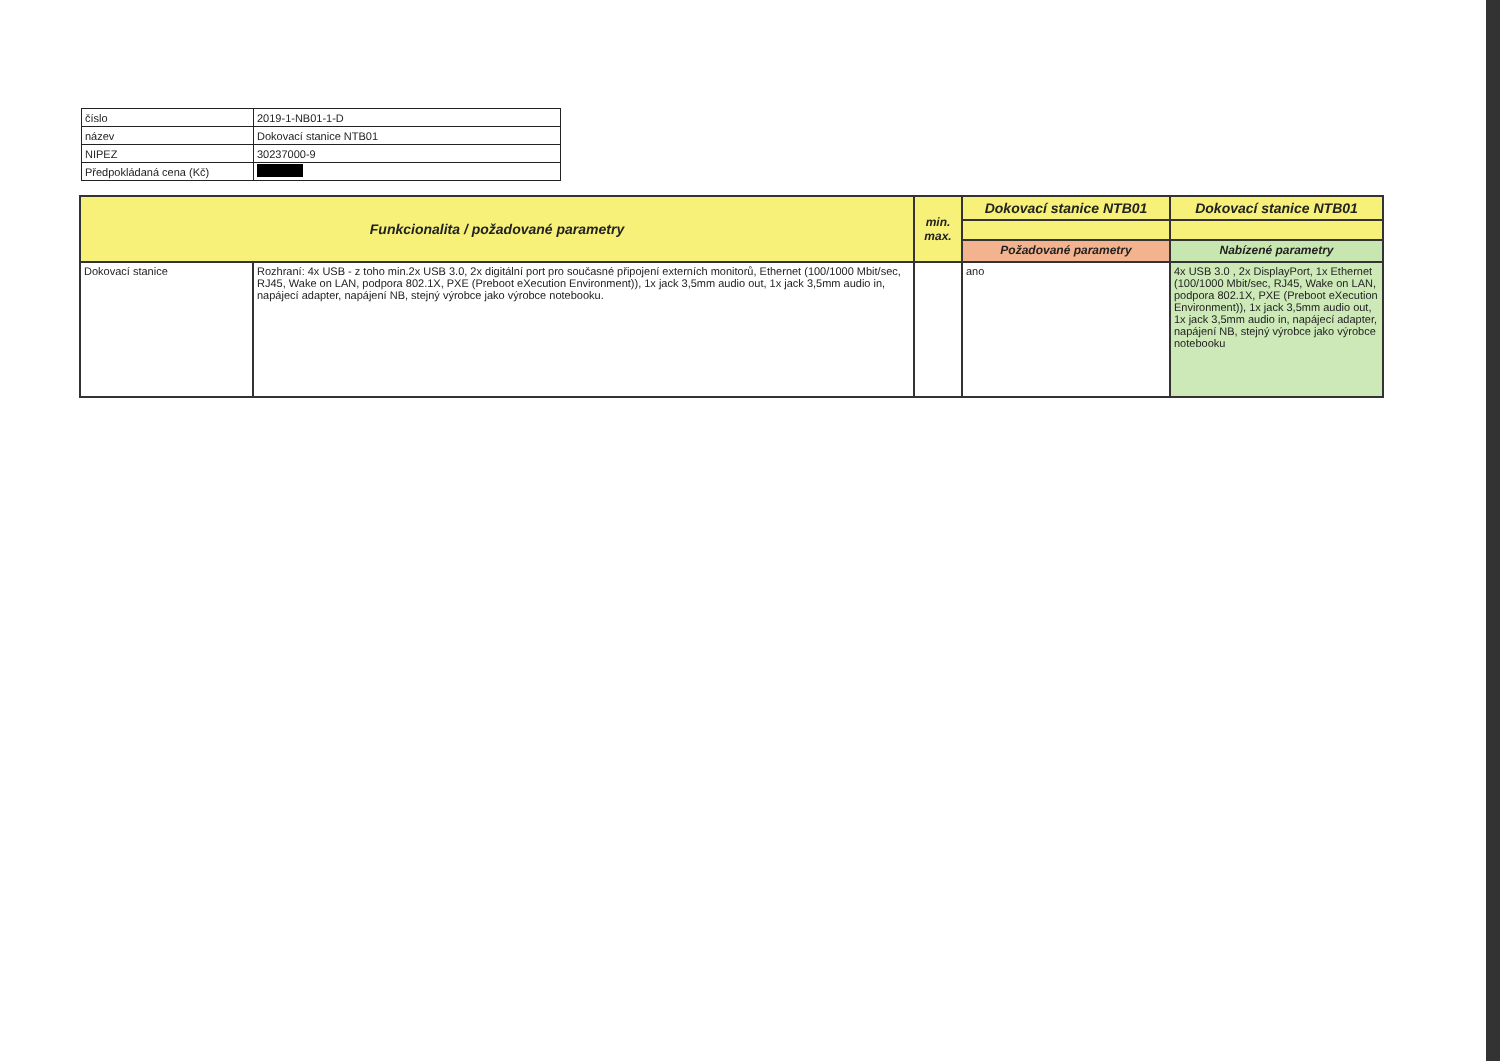| číslo | 2019-1-NB01-1-D |
| název | Dokovací stanice NTB01 |
| NIPEZ | 30237000-9 |
| Předpokládaná cena (Kč) | |
| Funkcionalita / požadované parametry | | min. max. | Dokovací stanice NTB01 | Dokovací stanice NTB01 |
| --- | --- | --- | --- | --- |
| | | | Požadované parametry | Nabízené parametry |
| Dokovací stanice | Rozhraní: 4x USB - z toho min.2x USB 3.0, 2x digitální port pro současné připojení externích monitorů, Ethernet (100/1000 Mbit/sec, RJ45, Wake on LAN, podpora 802.1X, PXE (Preboot eXecution Environment)), 1x jack 3,5mm audio out, 1x jack 3,5mm audio in, napájecí adapter, napájení NB, stejný výrobce jako výrobce notebooku. | | ano | 4x USB 3.0 , 2x DisplayPort, 1x Ethernet (100/1000 Mbit/sec, RJ45, Wake on LAN, podpora 802.1X, PXE (Preboot eXecution Environment)), 1x jack 3,5mm audio out, 1x jack 3,5mm audio in, napájecí adapter, napájení NB, stejný výrobce jako výrobce notebooku |